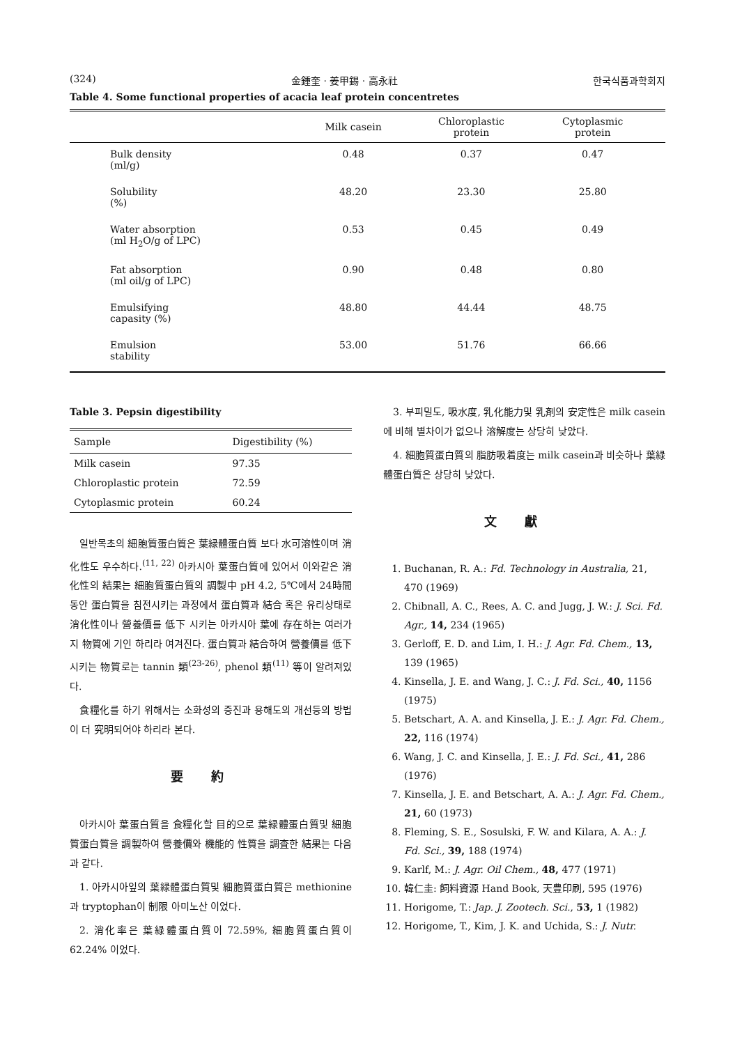(324) 金鍾奎 · 姜甲錫 · 高永社 한국식품과학회지
Table 4. Some functional properties of acacia leaf protein concentretes
| | Milk casein | Chloroplastic protein | Cytoplasmic protein | |
| --- | --- | --- | --- | --- |
| Bulk density (ml/g) | 0.48 | 0.37 | 0.47 | |
| Solubility (%) | 48.20 | 23.30 | 25.80 | |
| Water absorption (ml H<sub>2</sub>O/g of LPC) | 0.53 | 0.45 | 0.49 | |
| Fat absorption (ml oil/g of LPC) | 0.90 | 0.48 | 0.80 | |
| Emulsifying capasity (%) | 48.80 | 44.44 | 48.75 | |
| Emulsion stability | 53.00 | 51.76 | 66.66 | |
Table 3. Pepsin digestibility
| Sample | Digestibility (%) |
| --- | --- |
| Milk casein | 97.35 |
| Chloroplastic protein | 72.59 |
| Cytoplasmic protein | 60.24 |
일반목초의 細胞質蛋白質은 葉緑體蛋白質 보다 水可溶性이며 消化性도 우수하다.<sup>(11, 22)</sup> 아카시아 葉蛋白質에 있어서 이와같은 消化性의 結果는 細胞質蛋白質의 調製中 pH 4.2, 5℃에서 24時間동안 蛋白質을 침전시키는 과정에서 蛋白質과 結合 혹은 유리상태로 消化性이나 營養價를 低下 시키는 아카시아 葉에 存在하는 여러가지 物質에 기인 하리라 여겨진다. 蛋白質과 結合하여 營養價를 低下시키는 物質로는 tannin 類<sup>(23-26)</sup>, phenol 類<sup>(11)</sup> 等이 알려져있다.
食糧化를 하기 위해서는 소화성의 증진과 용해도의 개선등의 방법이 더 究明되어야 하리라 본다.
要約
아카시아 葉蛋白質을 食糧化할 目的으로 葉緑體蛋白質및 細胞質蛋白質을 調製하여 營養價와 機能的 性質을 調査한 結果는 다음과 같다.
1. 아카시아잎의 葉緑體蛋白質및 細胞質蛋白質은 methionine과 tryptophan이 制限 아미노산 이었다.
2. 消化率은 葉緑體蛋白質이 72.59%, 細胞質蛋白質이 62.24% 이었다.
3. 부피밀도, 吸水度, 乳化能力및 乳剤의 安定性은 milk casein에 비해 별차이가 없으나 溶解度는 상당히 낮았다.
4. 細胞質蛋白質의 脂肪吸着度는 milk casein과 비슷하나 葉緑體蛋白質은 상당히 낮았다.
文獻
1. Buchanan, R. A.: Fd. Technology in Australia, 21, 470 (1969)
2. Chibnall, A. C., Rees, A. C. and Jugg, J. W.: J. Sci. Fd. Agr., 14, 234 (1965)
3. Gerloff, E. D. and Lim, I. H.: J. Agr. Fd. Chem., 13, 139 (1965)
4. Kinsella, J. E. and Wang, J. C.: J. Fd. Sci., 40, 1156 (1975)
5. Betschart, A. A. and Kinsella, J. E.: J. Agr. Fd. Chem., 22, 116 (1974)
6. Wang, J. C. and Kinsella, J. E.: J. Fd. Sci., 41, 286 (1976)
7. Kinsella, J. E. and Betschart, A. A.: J. Agr. Fd. Chem., 21, 60 (1973)
8. Fleming, S. E., Sosulski, F. W. and Kilara, A. A.: J. Fd. Sci., 39, 188 (1974)
9. Karlf, M.: J. Agr. Oil Chem., 48, 477 (1971)
10. 韓仁圭: 飼料資源 Hand Book, 天豊印刷, 595 (1976)
11. Horigome, T.: Jap. J. Zootech. Sci., 53, 1 (1982)
12. Horigome, T., Kim, J. K. and Uchida, S.: J. Nutr.